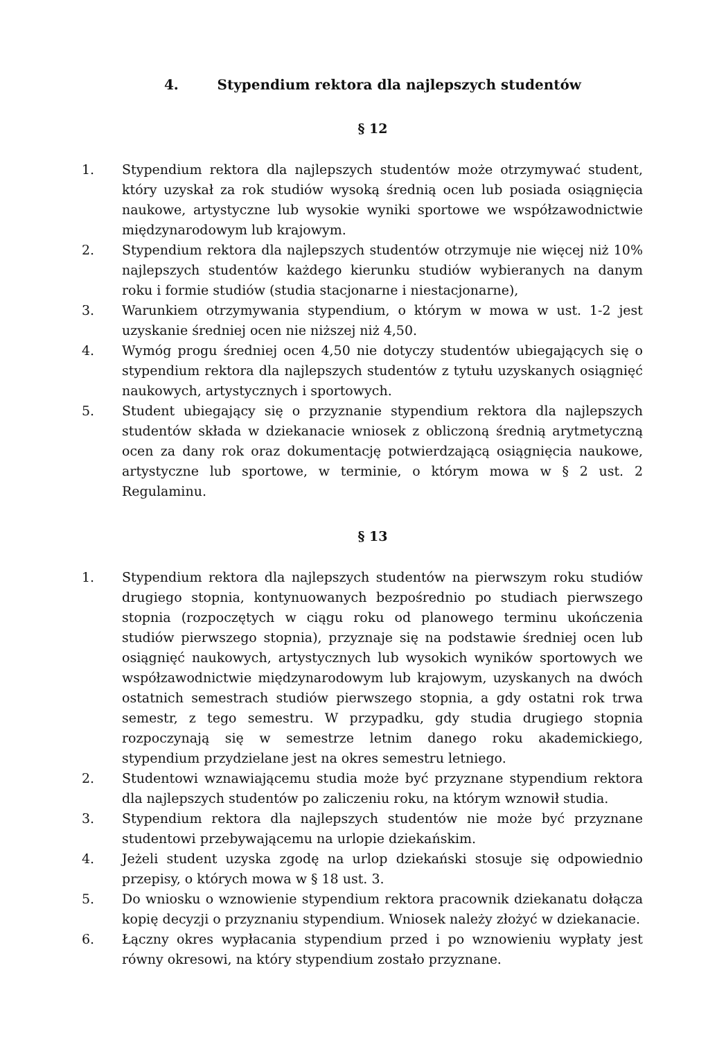4. Stypendium rektora dla najlepszych studentów
§ 12
1. Stypendium rektora dla najlepszych studentów może otrzymywać student, który uzyskał za rok studiów wysoką średnią ocen lub posiada osiągnięcia naukowe, artystyczne lub wysokie wyniki sportowe we współzawodnictwie międzynarodowym lub krajowym.
2. Stypendium rektora dla najlepszych studentów otrzymuje nie więcej niż 10% najlepszych studentów każdego kierunku studiów wybieranych na danym roku i formie studiów (studia stacjonarne i niestacjonarne),
3. Warunkiem otrzymywania stypendium, o którym w mowa w ust. 1-2 jest uzyskanie średniej ocen nie niższej niż 4,50.
4. Wymóg progu średniej ocen 4,50 nie dotyczy studentów ubiegających się o stypendium rektora dla najlepszych studentów z tytułu uzyskanych osiągnięć naukowych, artystycznych i sportowych.
5. Student ubiegający się o przyznanie stypendium rektora dla najlepszych studentów składa w dziekanacie wniosek z obliczoną średnią arytmetyczną ocen za dany rok oraz dokumentację potwierdzającą osiągnięcia naukowe, artystyczne lub sportowe, w terminie, o którym mowa w § 2 ust. 2 Regulaminu.
§ 13
1. Stypendium rektora dla najlepszych studentów na pierwszym roku studiów drugiego stopnia, kontynuowanych bezpośrednio po studiach pierwszego stopnia (rozpoczętych w ciągu roku od planowego terminu ukończenia studiów pierwszego stopnia), przyznaje się na podstawie średniej ocen lub osiągnięć naukowych, artystycznych lub wysokich wyników sportowych we współzawodnictwie międzynarodowym lub krajowym, uzyskanych na dwóch ostatnich semestrach studiów pierwszego stopnia, a gdy ostatni rok trwa semestr, z tego semestru. W przypadku, gdy studia drugiego stopnia rozpoczynają się w semestrze letnim danego roku akademickiego, stypendium przydzielane jest na okres semestru letniego.
2. Studentowi wznawiającemu studia może być przyznane stypendium rektora dla najlepszych studentów po zaliczeniu roku, na którym wznowił studia.
3. Stypendium rektora dla najlepszych studentów nie może być przyznane studentowi przebywającemu na urlopie dziekańskim.
4. Jeżeli student uzyska zgodę na urlop dziekański stosuje się odpowiednio przepisy, o których mowa w § 18 ust. 3.
5. Do wniosku o wznowienie stypendium rektora pracownik dziekanatu dołącza kopię decyzji o przyznaniu stypendium. Wniosek należy złożyć w dziekanacie.
6. Łączny okres wypłacania stypendium przed i po wznowieniu wypłaty jest równy okresowi, na który stypendium zostało przyznane.